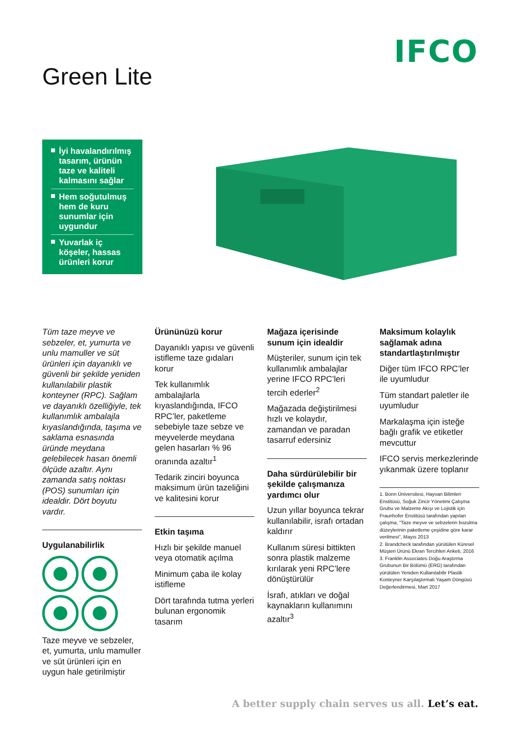IFCO
Green Lite
İyi havalandırılmış tasarım, ürünün taze ve kaliteli kalmasını sağlar
Hem soğutulmuş hem de kuru sunumlar için uygundur
Yuvarlak iç köşeler, hassas ürünleri korur
Tüm taze meyve ve sebzeler, et, yumurta ve unlu mamuller ve süt ürünleri için dayanıklı ve güvenli bir şekilde yeniden kullanılabilir plastik konteyner (RPC). Sağlam ve dayanıklı özelliğiyle, tek kullanımlık ambalajla kıyaslandığında, taşıma ve saklama esnasında üründe meydana gelebilecek hasarı önemli ölçüde azaltır. Aynı zamanda satış noktası (POS) sunumları için idealdir. Dört boyutu vardır.
Uygulanabilirlik
Taze meyve ve sebzeler, et, yumurta, unlu mamuller ve süt ürünleri için en uygun hale getirilmiştir
Ürününüzü korur
Dayanıklı yapısı ve güvenli istifleme taze gıdaları korur
Tek kullanımlık ambalajlarla kıyaslandığında, IFCO RPC’ler, paketleme sebebiyle taze sebze ve meyvelerde meydana gelen hasarları % 96 oranında azaltır<sup>1</sup>
Tedarik zinciri boyunca maksimum ürün tazeliğini ve kalitesini korur
Etkin taşıma
Hızlı bir şekilde manuel veya otomatik açılma
Minimum çaba ile kolay istifleme
Dört tarafında tutma yerleri bulunan ergonomik tasarım
Mağaza içerisinde sunum için idealdir
Müşteriler, sunum için tek kullanımlık ambalajlar yerine IFCO RPC’leri tercih ederler<sup>2</sup>
Mağazada değiştirilmesi hızlı ve kolaydır, zamandan ve paradan tasarruf edersiniz
Daha sürdürülebilir bir şekilde çalışmanıza yardımcı olur
Uzun yıllar boyunca tekrar kullanılabilir, israfı ortadan kaldırır
Kullanım süresi bittikten sonra plastik malzeme kırılarak yeni RPC’lere dönüştürülür
İsrafı, atıkları ve doğal kaynakların kullanımını azaltır<sup>3</sup>
Maksimum kolaylık sağlamak adına standartlaştırılmıştır
Diğer tüm IFCO RPC’ler ile uyumludur
Tüm standart paletler ile uyumludur
Markalaşma için isteğe bağlı grafik ve etiketler mevcuttur
IFCO servis merkezlerinde yıkanmak üzere toplanır
1. Bonn Üniversitesi, Hayvan Bilimleri Enstitüsü, Soğuk Zincir Yönetimi Çalışma Grubu ve Malzeme Akışı ve Lojistik için Fraunhofer Enstitüsü tarafından yapılan çalışma, “Taze meyve ve sebzelerin bozulma düzeylerinin paketleme çeşidine göre karar verilmesi”, Mayıs 2013
2. Brandcheck tarafından yürütülen Küresel Müşteri Ürünü Ekran Tercihleri Anketi, 2016
3. Franklin Associates Doğu Araştırma Grubunun Bir Bölümü (ERG) tarafından yürütülen Yeniden Kullanılabilir Plastik Konteyner Karşılaştırmalı Yaşam Döngüsü Değerlendirmesi, Mart 2017
A better supply chain serves us all. Let’s eat.